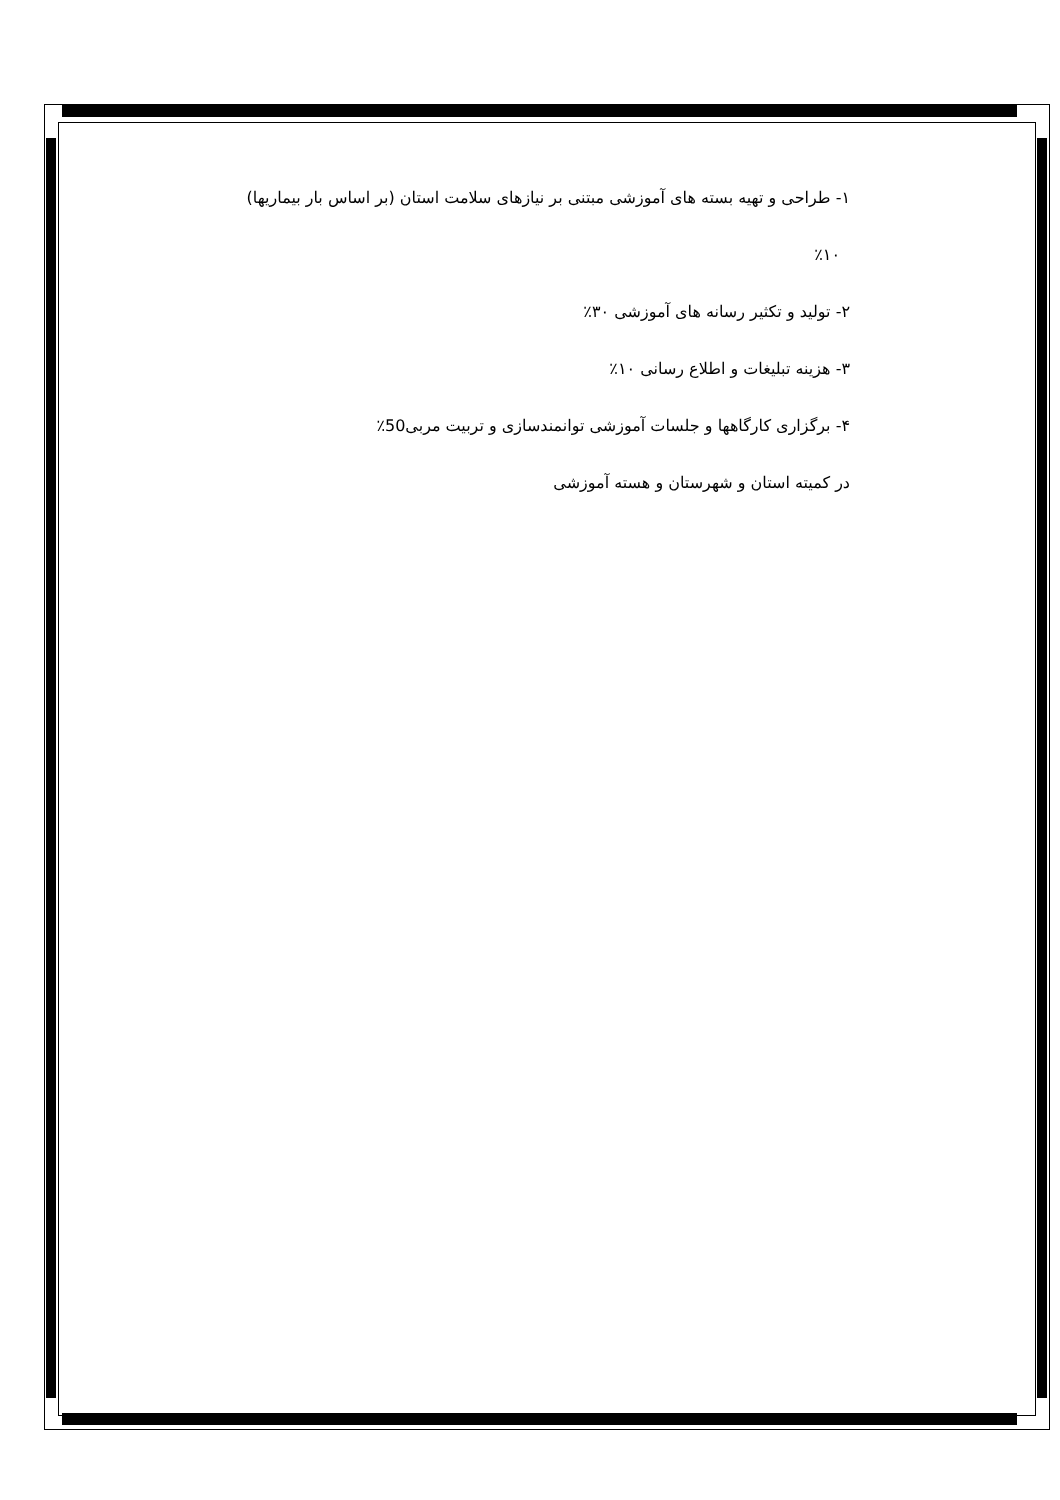۱- طراحی و تهیه بسته های آموزشی مبتنی بر نیازهای سلامت استان (بر اساس بار بیماریها)
٪۱۰
۲- تولید و تکثیر رسانه های آموزشی ۳۰٪
۳- هزینه تبلیغات و اطلاع رسانی ۱۰٪
۴- برگزاری کارگاهها و جلسات آموزشی توانمندسازی و تربیت مربی50٪
در کمیته استان و شهرستان و هسته آموزشی